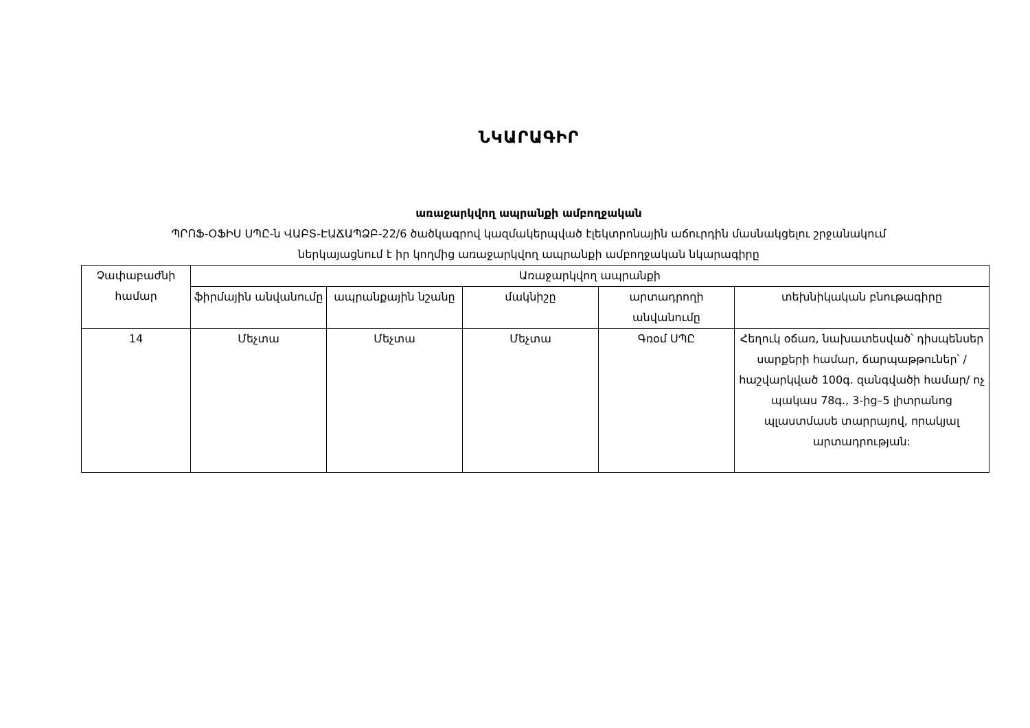ՆԿԱՐԱԳԻՐ
առաջարկվող ապրանքի ամբողջական
ՊՐՈՖ-ՕՖԻՍ ՍՊԸ-ն ՎԱԲՏ-ԷԱՃԱՊՁԲ-22/6 ծածկագրով կազմակերպված էլեկտրոնային աճուրդին մասնակցելու շրջանակում
ներկայացնում է իր կողմից առաջարկվող ապրանքի ամբողջական նկարագիրը
| Չափաբաժնի համար | Առաջարկվող ապրանքի | | | | |
| --- | --- | --- | --- | --- | --- |
| | ֆիրմային անվանումը | ապրանքային նշանը | մակնիշը | արտադրողի անվանումը | տեխնիկական բնութագիրը |
| 14 | Մեչտա | Մեչտա | Մեչտա | Գռօմ ՍՊԸ | Հեղուկ օճառ, նախատեսված՝ դիսպենսեր սարքերի համար, ճարպաթթուներ՝ /հաշվարկված 100գ. զանգվածի համար/ ոչ պակաս 78գ., 3-ից–5 լիտրանոց պլաստմասե տարրայով, որակյալ արտադրության: |